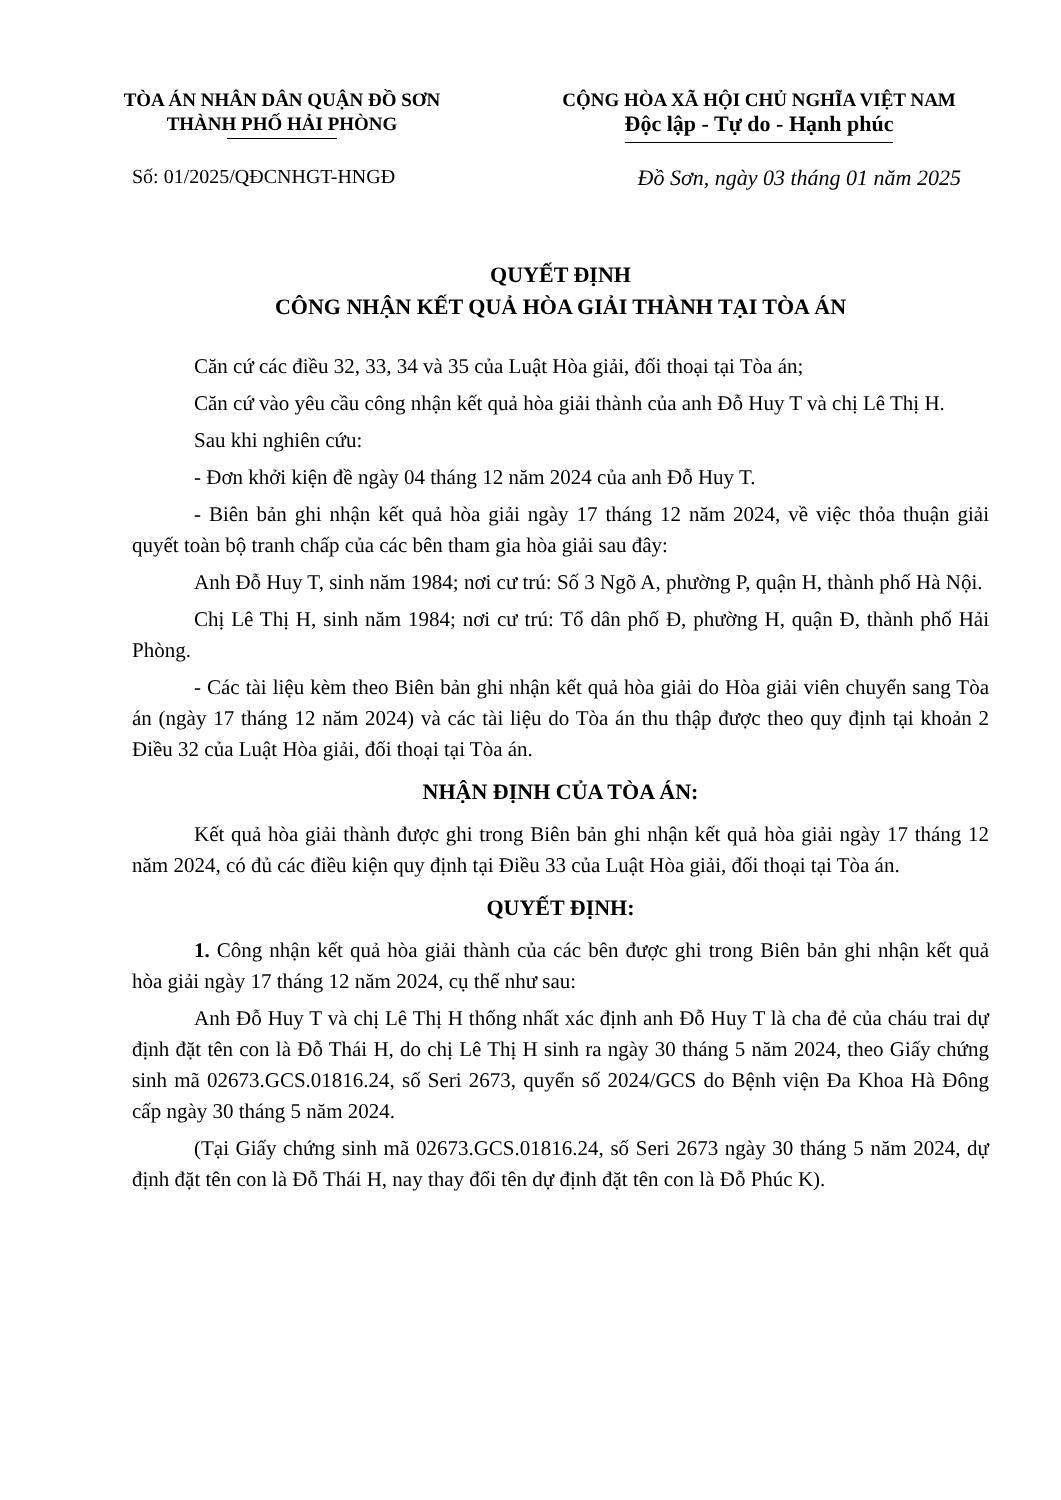TÒA ÁN NHÂN DÂN QUẬN ĐỒ SƠN
THÀNH PHỐ HẢI PHÒNG
CỘNG HÒA XÃ HỘI CHỦ NGHĨA VIỆT NAM
Độc lập - Tự do - Hạnh phúc
Số: 01/2025/QĐCNHGT-HNGĐ Đồ Sơn, ngày 03 tháng 01 năm 2025
QUYẾT ĐỊNH
CÔNG NHẬN KẾT QUẢ HÒA GIẢI THÀNH TẠI TÒA ÁN
Căn cứ các điều 32, 33, 34 và 35 của Luật Hòa giải, đối thoại tại Tòa án;
Căn cứ vào yêu cầu công nhận kết quả hòa giải thành của anh Đỗ Huy T và chị Lê Thị H.
Sau khi nghiên cứu:
- Đơn khởi kiện đề ngày 04 tháng 12 năm 2024 của anh Đỗ Huy T.
- Biên bản ghi nhận kết quả hòa giải ngày 17 tháng 12 năm 2024, về việc thỏa thuận giải quyết toàn bộ tranh chấp của các bên tham gia hòa giải sau đây:
Anh Đỗ Huy T, sinh năm 1984; nơi cư trú: Số 3 Ngõ A, phường P, quận H, thành phố Hà Nội.
Chị Lê Thị H, sinh năm 1984; nơi cư trú: Tổ dân phố Đ, phường H, quận Đ, thành phố Hải Phòng.
- Các tài liệu kèm theo Biên bản ghi nhận kết quả hòa giải do Hòa giải viên chuyển sang Tòa án (ngày 17 tháng 12 năm 2024) và các tài liệu do Tòa án thu thập được theo quy định tại khoản 2 Điều 32 của Luật Hòa giải, đối thoại tại Tòa án.
NHẬN ĐỊNH CỦA TÒA ÁN:
Kết quả hòa giải thành được ghi trong Biên bản ghi nhận kết quả hòa giải ngày 17 tháng 12 năm 2024, có đủ các điều kiện quy định tại Điều 33 của Luật Hòa giải, đối thoại tại Tòa án.
QUYẾT ĐỊNH:
1. Công nhận kết quả hòa giải thành của các bên được ghi trong Biên bản ghi nhận kết quả hòa giải ngày 17 tháng 12 năm 2024, cụ thể như sau:
Anh Đỗ Huy T và chị Lê Thị H thống nhất xác định anh Đỗ Huy T là cha đẻ của cháu trai dự định đặt tên con là Đỗ Thái H, do chị Lê Thị H sinh ra ngày 30 tháng 5 năm 2024, theo Giấy chứng sinh mã 02673.GCS.01816.24, số Seri 2673, quyển số 2024/GCS do Bệnh viện Đa Khoa Hà Đông cấp ngày 30 tháng 5 năm 2024.
(Tại Giấy chứng sinh mã 02673.GCS.01816.24, số Seri 2673 ngày 30 tháng 5 năm 2024, dự định đặt tên con là Đỗ Thái H, nay thay đổi tên dự định đặt tên con là Đỗ Phúc K).